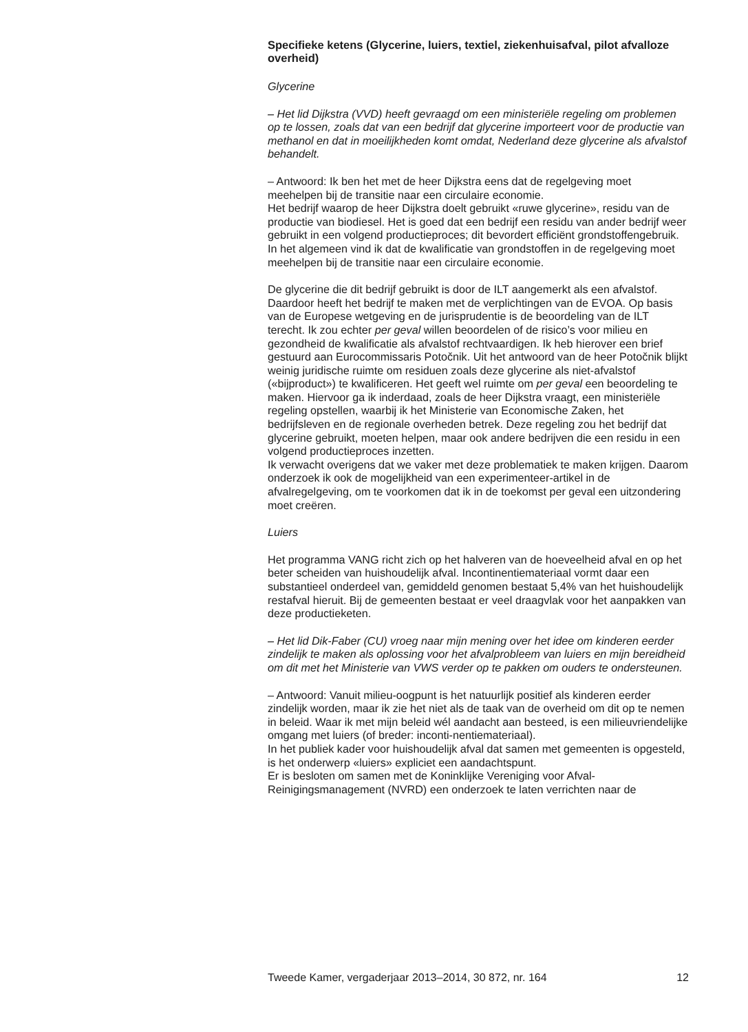Specifieke ketens (Glycerine, luiers, textiel, ziekenhuisafval, pilot afvalloze overheid)
Glycerine
– Het lid Dijkstra (VVD) heeft gevraagd om een ministeriële regeling om problemen op te lossen, zoals dat van een bedrijf dat glycerine importeert voor de productie van methanol en dat in moeilijkheden komt omdat, Nederland deze glycerine als afvalstof behandelt.
– Antwoord: Ik ben het met de heer Dijkstra eens dat de regelgeving moet meehelpen bij de transitie naar een circulaire economie.
Het bedrijf waarop de heer Dijkstra doelt gebruikt «ruwe glycerine», residu van de productie van biodiesel. Het is goed dat een bedrijf een residu van ander bedrijf weer gebruikt in een volgend productieproces; dit bevordert efficiënt grondstoffengebruik. In het algemeen vind ik dat de kwalificatie van grondstoffen in de regelgeving moet meehelpen bij de transitie naar een circulaire economie.
De glycerine die dit bedrijf gebruikt is door de ILT aangemerkt als een afvalstof. Daardoor heeft het bedrijf te maken met de verplichtingen van de EVOA. Op basis van de Europese wetgeving en de jurisprudentie is de beoordeling van de ILT terecht. Ik zou echter per geval willen beoordelen of de risico’s voor milieu en gezondheid de kwalificatie als afvalstof rechtvaardigen. Ik heb hierover een brief gestuurd aan Eurocommissaris Potočnik. Uit het antwoord van de heer Potočnik blijkt weinig juridische ruimte om residuen zoals deze glycerine als niet-afvalstof («bijproduct») te kwalificeren. Het geeft wel ruimte om per geval een beoordeling te maken. Hiervoor ga ik inderdaad, zoals de heer Dijkstra vraagt, een ministeriële regeling opstellen, waarbij ik het Ministerie van Economische Zaken, het bedrijfsleven en de regionale overheden betrek. Deze regeling zou het bedrijf dat glycerine gebruikt, moeten helpen, maar ook andere bedrijven die een residu in een volgend productieproces inzetten.
Ik verwacht overigens dat we vaker met deze problematiek te maken krijgen. Daarom onderzoek ik ook de mogelijkheid van een experimenteer-artikel in de afvalregelgeving, om te voorkomen dat ik in de toekomst per geval een uitzondering moet creëren.
Luiers
Het programma VANG richt zich op het halveren van de hoeveelheid afval en op het beter scheiden van huishoudelijk afval. Incontinentiemateriaal vormt daar een substantieel onderdeel van, gemiddeld genomen bestaat 5,4% van het huishoudelijk restafval hieruit. Bij de gemeenten bestaat er veel draagvlak voor het aanpakken van deze productieketen.
– Het lid Dik-Faber (CU) vroeg naar mijn mening over het idee om kinderen eerder zindelijk te maken als oplossing voor het afvalprobleem van luiers en mijn bereidheid om dit met het Ministerie van VWS verder op te pakken om ouders te ondersteunen.
– Antwoord: Vanuit milieu-oogpunt is het natuurlijk positief als kinderen eerder zindelijk worden, maar ik zie het niet als de taak van de overheid om dit op te nemen in beleid. Waar ik met mijn beleid wél aandacht aan besteed, is een milieuvriendelijke omgang met luiers (of breder: inconti-nentiemateriaal).
In het publiek kader voor huishoudelijk afval dat samen met gemeenten is opgesteld, is het onderwerp «luiers» expliciet een aandachtspunt.
Er is besloten om samen met de Koninklijke Vereniging voor Afval-Reinigingsmanagement (NVRD) een onderzoek te laten verrichten naar de
Tweede Kamer, vergaderjaar 2013–2014, 30 872, nr. 164 12